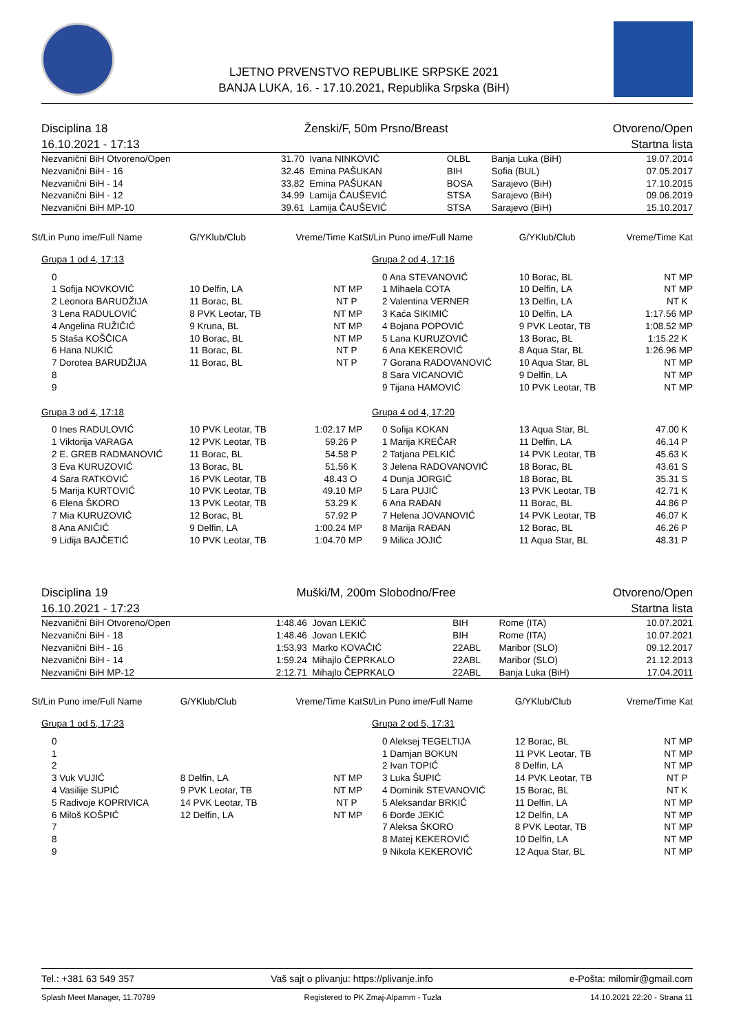LJETNO PRVENSTVO REPUBLIKE SRPSKE 2021
BANJA LUKA, 16. - 17.10.2021, Republika Srpska (BiH)
Disciplina 18
16.10.2021 - 17:13
Ženski/F, 50m Prsno/Breast Otvoreno/Open
Startna lista
| Nezvanični BiH Otvoreno/Open | 31.70 | Ivana NINKOVIĆ | OLBL | Banja Luka (BiH) | 19.07.2014 |
| Nezvanični BiH - 16 | 32.46 | Emina PAŠUKAN | BIH | Sofia (BUL) | 07.05.2017 |
| Nezvanični BiH - 14 | 33.82 | Emina PAŠUKAN | BOSA | Sarajevo (BiH) | 17.10.2015 |
| Nezvanični BiH - 12 | 34.99 | Lamija ČAUŠEVIĆ | STSA | Sarajevo (BiH) | 09.06.2019 |
| Nezvanični BiH MP-10 | 39.61 | Lamija ČAUŠEVIĆ | STSA | Sarajevo (BiH) | 15.10.2017 |
| St/Lin Puno ime/Full Name | G/YKlub/Club | Vreme/Time Kat |
| --- | --- | --- |
| Grupa 1 od 4, 17:13 | | |
| 0 | | |
| 1 Sofija NOVKOVIĆ | 10 Delfin, LA | NT MP |
| 2 Leonora BARUDŽIJA | 11 Borac, BL | NT P |
| 3 Lena RADULOVIĆ | 8 PVK Leotar, TB | NT MP |
| 4 Angelina RUŽIČIĆ | 9 Kruna, BL | NT MP |
| 5 Staša KOŠČICA | 10 Borac, BL | NT MP |
| 6 Hana NUKIĆ | 11 Borac, BL | NT P |
| 7 Dorotea BARUDŽIJA | 11 Borac, BL | NT P |
| 8 | | |
| 9 | | |
| Grupa 3 od 4, 17:18 | | |
| 0 Ines RADULOVIĆ | 10 PVK Leotar, TB | 1:02.17 MP |
| 1 Viktorija VARAGA | 12 PVK Leotar, TB | 59.26 P |
| 2 E. GREB RADMANOVIĆ | 11 Borac, BL | 54.58 P |
| 3 Eva KURUZOVIĆ | 13 Borac, BL | 51.56 K |
| 4 Sara RATKOVIĆ | 16 PVK Leotar, TB | 48.43 O |
| 5 Marija KURTOVIĆ | 10 PVK Leotar, TB | 49.10 MP |
| 6 Elena ŠKORO | 13 PVK Leotar, TB | 53.29 K |
| 7 Mia KURUZOVIĆ | 12 Borac, BL | 57.92 P |
| 8 Ana ANIČIĆ | 9 Delfin, LA | 1:00.24 MP |
| 9 Lidija BAJČETIĆ | 10 PVK Leotar, TB | 1:04.70 MP |
| St/Lin Puno ime/Full Name | G/YKlub/Club | Vreme/Time Kat |
| --- | --- | --- |
| Grupa 2 od 4, 17:16 | | |
| 0 Ana STEVANOVIĆ | 10 Borac, BL | NT MP |
| 1 Mihaela COTA | 10 Delfin, LA | NT MP |
| 2 Valentina VERNER | 13 Delfin, LA | NT K |
| 3 Kaća SIKIMIĆ | 10 Delfin, LA | 1:17.56 MP |
| 4 Bojana POPOVIĆ | 9 PVK Leotar, TB | 1:08.52 MP |
| 5 Lana KURUZOVIĆ | 13 Borac, BL | 1:15.22 K |
| 6 Ana KEKEROVIĆ | 8 Aqua Star, BL | 1:26.96 MP |
| 7 Gorana RADOVANOVIĆ | 10 Aqua Star, BL | NT MP |
| 8 Sara VICANOVIĆ | 9 Delfin, LA | NT MP |
| 9 Tijana HAMOVIĆ | 10 PVK Leotar, TB | NT MP |
| Grupa 4 od 4, 17:20 | | |
| 0 Sofija KOKAN | 13 Aqua Star, BL | 47.00 K |
| 1 Marija KREČAR | 11 Delfin, LA | 46.14 P |
| 2 Tatjana PELKIĆ | 14 PVK Leotar, TB | 45.63 K |
| 3 Jelena RADOVANOVIĆ | 18 Borac, BL | 43.61 S |
| 4 Dunja JORGIĆ | 18 Borac, BL | 35.31 S |
| 5 Lara PUJIĆ | 13 PVK Leotar, TB | 42.71 K |
| 6 Ana RAĐAN | 11 Borac, BL | 44.86 P |
| 7 Helena JOVANOVIĆ | 14 PVK Leotar, TB | 46.07 K |
| 8 Marija RAĐAN | 12 Borac, BL | 46.26 P |
| 9 Milica JOJIĆ | 11 Aqua Star, BL | 48.31 P |
Disciplina 19
16.10.2021 - 17:23
Muški/M, 200m Slobodno/Free Otvoreno/Open
Startna lista
| Nezvanični BiH Otvoreno/Open | 1:48.46 | Jovan LEKIĆ | BIH | Rome (ITA) | 10.07.2021 |
| Nezvanični BiH - 18 | 1:48.46 | Jovan LEKIĆ | BIH | Rome (ITA) | 10.07.2021 |
| Nezvanični BiH - 16 | 1:53.93 | Marko KOVAČIĆ | 22ABL | Maribor (SLO) | 09.12.2017 |
| Nezvanični BiH - 14 | 1:59.24 | Mihajlo ČEPRKALO | 22ABL | Maribor (SLO) | 21.12.2013 |
| Nezvanični BiH MP-12 | 2:12.71 | Mihajlo ČEPRKALO | 22ABL | Banja Luka (BiH) | 17.04.2011 |
| St/Lin Puno ime/Full Name | G/YKlub/Club | Vreme/Time Kat |
| --- | --- | --- |
| Grupa 1 od 5, 17:23 | | |
| 0 | | |
| 1 | | |
| 2 | | |
| 3 Vuk VUJIĆ | 8 Delfin, LA | NT MP |
| 4 Vasilije SUPIĆ | 9 PVK Leotar, TB | NT MP |
| 5 Radivoje KOPRIVICA | 14 PVK Leotar, TB | NT P |
| 6 Miloš KOŠPIĆ | 12 Delfin, LA | NT MP |
| 7 | | |
| 8 | | |
| 9 | | |
| St/Lin Puno ime/Full Name | G/YKlub/Club | Vreme/Time Kat |
| --- | --- | --- |
| Grupa 2 od 5, 17:31 | | |
| 0 Aleksej TEGELTIJA | 12 Borac, BL | NT MP |
| 1 Damjan BOKUN | 11 PVK Leotar, TB | NT MP |
| 2 Ivan TOPIĆ | 8 Delfin, LA | NT MP |
| 3 Luka ŠUPIĆ | 14 PVK Leotar, TB | NT P |
| 4 Dominik STEVANOVIĆ | 15 Borac, BL | NT K |
| 5 Aleksandar BRKIĆ | 11 Delfin, LA | NT MP |
| 6 Đorđe JEKIĆ | 12 Delfin, LA | NT MP |
| 7 Aleksa ŠKORO | 8 PVK Leotar, TB | NT MP |
| 8 Matej KEKEROVIĆ | 10 Delfin, LA | NT MP |
| 9 Nikola KEKEROVIĆ | 12 Aqua Star, BL | NT MP |
Tel.: +381 63 549 357 Vaš sajt o plivanju: https://plivanje.info e-Pošta: milomir@gmail.com
Splash Meet Manager, 11.70789 Registered to PK Zmaj-Alpamm - Tuzla 14.10.2021 22:20 - Strana 11